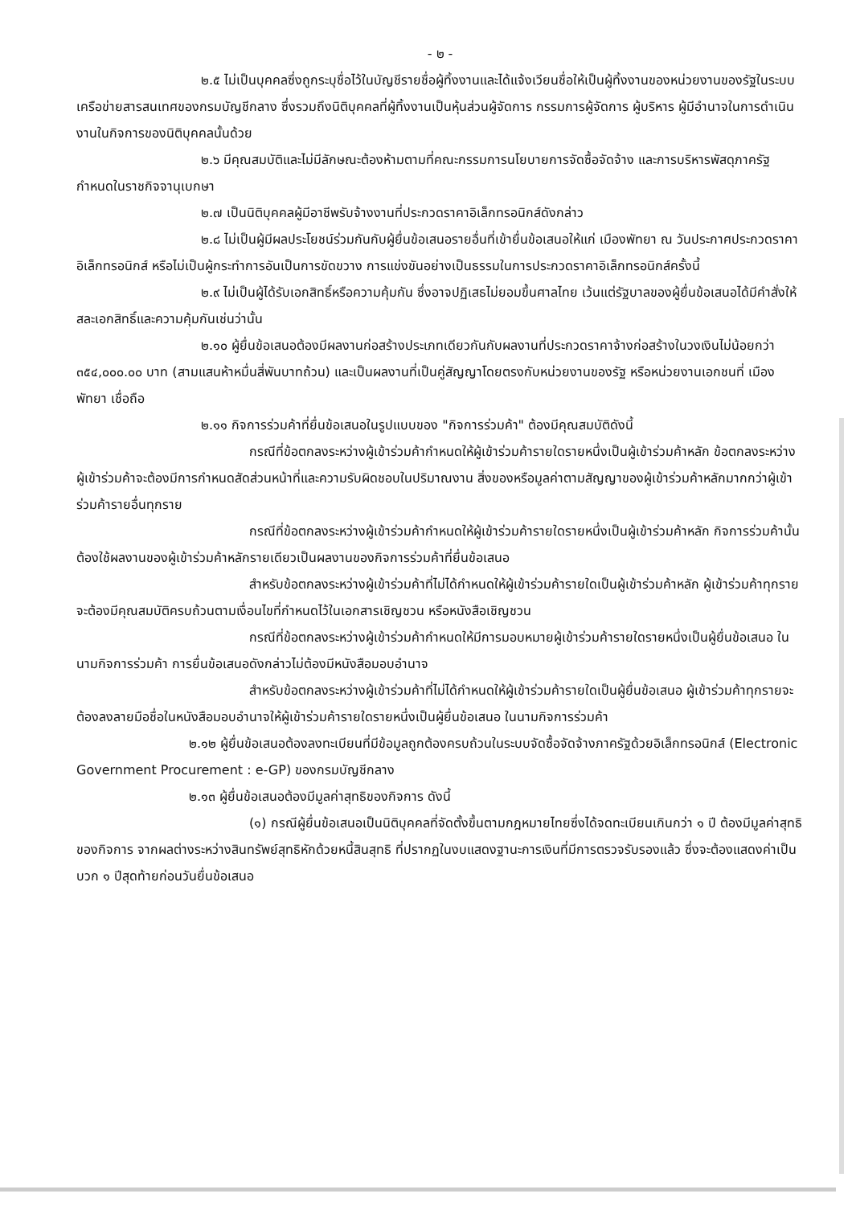- ๒ -
๒.๕ ไม่เป็นบุคคลซึ่งถูกระบุชื่อไว้ในบัญชีรายชื่อผู้ทิ้งงานและได้แจ้งเวียนชื่อให้เป็นผู้ทิ้งงานของหน่วยงานของรัฐในระบบเครือข่ายสารสนเทศของกรมบัญชีกลาง ซึ่งรวมถึงนิติบุคคลที่ผู้ทิ้งงานเป็นหุ้นส่วนผู้จัดการ กรรมการผู้จัดการ ผู้บริหาร ผู้มีอำนาจในการดำเนินงานในกิจการของนิติบุคคลนั้นด้วย
๒.๖ มีคุณสมบัติและไม่มีลักษณะต้องห้ามตามที่คณะกรรมการนโยบายการจัดซื้อจัดจ้าง และการบริหารพัสดุภาครัฐกำหนดในราชกิจจานุเบกษา
๒.๗ เป็นนิติบุคคลผู้มีอาชีพรับจ้างงานที่ประกวดราคาอิเล็กทรอนิกส์ดังกล่าว
๒.๘ ไม่เป็นผู้มีผลประโยชน์ร่วมกันกับผู้ยื่นข้อเสนอรายอื่นที่เข้ายื่นข้อเสนอให้แก่ เมืองพัทยา ณ วันประกาศประกวดราคาอิเล็กทรอนิกส์ หรือไม่เป็นผู้กระทำการอันเป็นการขัดขวาง การแข่งขันอย่างเป็นธรรมในการประกวดราคาอิเล็กทรอนิกส์ครั้งนี้
๒.๙ ไม่เป็นผู้ได้รับเอกสิทธิ์หรือความคุ้มกัน ซึ่งอาจปฏิเสธไม่ยอมขึ้นศาลไทย เว้นแต่รัฐบาลของผู้ยื่นข้อเสนอได้มีคำสั่งให้สละเอกสิทธิ์และความคุ้มกันเช่นว่านั้น
๒.๑๐ ผู้ยื่นข้อเสนอต้องมีผลงานก่อสร้างประเภทเดียวกันกับผลงานที่ประกวดราคาจ้างก่อสร้างในวงเงินไม่น้อยกว่า ๓๕๔,๐๐๐.๐๐ บาท (สามแสนห้าหมื่นสี่พันบาทถ้วน) และเป็นผลงานที่เป็นคู่สัญญาโดยตรงกับหน่วยงานของรัฐ หรือหน่วยงานเอกชนที่ เมืองพัทยา เชื่อถือ
๒.๑๑ กิจการร่วมค้าที่ยื่นข้อเสนอในรูปแบบของ "กิจการร่วมค้า" ต้องมีคุณสมบัติดังนี้
กรณีที่ข้อตกลงระหว่างผู้เข้าร่วมค้ากำหนดให้ผู้เข้าร่วมค้ารายใดรายหนึ่งเป็นผู้เข้าร่วมค้าหลัก ข้อตกลงระหว่างผู้เข้าร่วมค้าจะต้องมีการกำหนดสัดส่วนหน้าที่และความรับผิดชอบในปริมาณงาน สิ่งของหรือมูลค่าตามสัญญาของผู้เข้าร่วมค้าหลักมากกว่าผู้เข้าร่วมค้ารายอื่นทุกราย
กรณีที่ข้อตกลงระหว่างผู้เข้าร่วมค้ากำหนดให้ผู้เข้าร่วมค้ารายใดรายหนึ่งเป็นผู้เข้าร่วมค้าหลัก กิจการร่วมค้านั้นต้องใช้ผลงานของผู้เข้าร่วมค้าหลักรายเดียวเป็นผลงานของกิจการร่วมค้าที่ยื่นข้อเสนอ
สำหรับข้อตกลงระหว่างผู้เข้าร่วมค้าที่ไม่ได้กำหนดให้ผู้เข้าร่วมค้ารายใดเป็นผู้เข้าร่วมค้าหลัก ผู้เข้าร่วมค้าทุกรายจะต้องมีคุณสมบัติครบถ้วนตามเงื่อนไขที่กำหนดไว้ในเอกสารเชิญชวน หรือหนังสือเชิญชวน
กรณีที่ข้อตกลงระหว่างผู้เข้าร่วมค้ากำหนดให้มีการมอบหมายผู้เข้าร่วมค้ารายใดรายหนึ่งเป็นผู้ยื่นข้อเสนอ ในนามกิจการร่วมค้า การยื่นข้อเสนอดังกล่าวไม่ต้องมีหนังสือมอบอำนาจ
สำหรับข้อตกลงระหว่างผู้เข้าร่วมค้าที่ไม่ได้กำหนดให้ผู้เข้าร่วมค้ารายใดเป็นผู้ยื่นข้อเสนอ ผู้เข้าร่วมค้าทุกรายจะต้องลงลายมือชื่อในหนังสือมอบอำนาจให้ผู้เข้าร่วมค้ารายใดรายหนึ่งเป็นผู้ยื่นข้อเสนอ ในนามกิจการร่วมค้า
๒.๑๒ ผู้ยื่นข้อเสนอต้องลงทะเบียนที่มีข้อมูลถูกต้องครบถ้วนในระบบจัดซื้อจัดจ้างภาครัฐด้วยอิเล็กทรอนิกส์ (Electronic Government Procurement : e-GP) ของกรมบัญชีกลาง
๒.๑๓ ผู้ยื่นข้อเสนอต้องมีมูลค่าสุทธิของกิจการ ดังนี้
(๑) กรณีผู้ยื่นข้อเสนอเป็นนิติบุคคลที่จัดตั้งขึ้นตามกฎหมายไทยซึ่งได้จดทะเบียนเกินกว่า ๑ ปี ต้องมีมูลค่าสุทธิของกิจการ จากผลต่างระหว่างสินทรัพย์สุทธิหักด้วยหนี้สินสุทธิ ที่ปรากฏในงบแสดงฐานะการเงินที่มีการตรวจรับรองแล้ว ซึ่งจะต้องแสดงค่าเป็นบวก ๑ ปีสุดท้ายก่อนวันยื่นข้อเสนอ